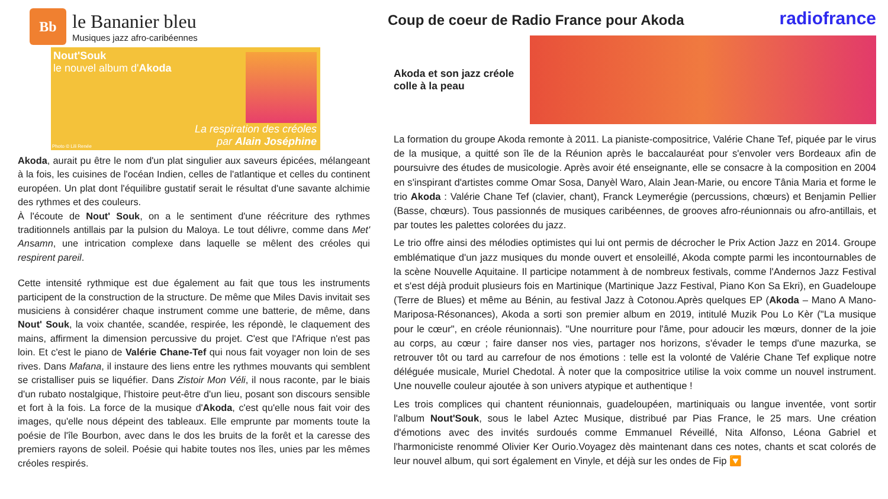Bb
le Bananier bleu
Musiques jazz afro-caribéennes
Nout'Souk
le nouvel album d'Akoda
La respiration des créoles
par Alain Joséphine
Photo © Lili Renée
Akoda, aurait pu être le nom d'un plat singulier aux saveurs épicées, mélangeant à la fois, les cuisines de l'océan Indien, celles de l'atlantique et celles du continent européen. Un plat dont l'équilibre gustatif serait le résultat d'une savante alchimie des rythmes et des couleurs.
À l'écoute de Nout' Souk, on a le sentiment d'une réécriture des rythmes traditionnels antillais par la pulsion du Maloya. Le tout délivre, comme dans Met' Ansamn, une intrication complexe dans laquelle se mêlent des créoles qui respirent pareil.
Cette intensité rythmique est due également au fait que tous les instruments participent de la construction de la structure. De même que Miles Davis invitait ses musiciens à considérer chaque instrument comme une batterie, de même, dans Nout' Souk, la voix chantée, scandée, respirée, les répondè, le claquement des mains, affirment la dimension percussive du projet. C'est que l'Afrique n'est pas loin. Et c'est le piano de Valérie Chane-Tef qui nous fait voyager non loin de ses rives. Dans Mafana, il instaure des liens entre les rythmes mouvants qui semblent se cristalliser puis se liquéfier. Dans Zistoir Mon Véli, il nous raconte, par le biais d'un rubato nostalgique, l'histoire peut-être d'un lieu, posant son discours sensible et fort à la fois. La force de la musique d'Akoda, c'est qu'elle nous fait voir des images, qu'elle nous dépeint des tableaux. Elle emprunte par moments toute la poésie de l'île Bourbon, avec dans le dos les bruits de la forêt et la caresse des premiers rayons de soleil. Poésie qui habite toutes nos îles, unies par les mêmes créoles respirés.
Coup de coeur de Radio France pour Akoda
radiofrance
Akoda et son jazz créole colle à la peau
La formation du groupe Akoda remonte à 2011. La pianiste-compositrice, Valérie Chane Tef, piquée par le virus de la musique, a quitté son île de la Réunion après le baccalauréat pour s'envoler vers Bordeaux afin de poursuivre des études de musicologie. Après avoir été enseignante, elle se consacre à la composition en 2004 en s'inspirant d'artistes comme Omar Sosa, Danyèl Waro, Alain Jean-Marie, ou encore Tânia Maria et forme le trio Akoda : Valérie Chane Tef (clavier, chant), Franck Leymerégie (percussions, chœurs) et Benjamin Pellier (Basse, chœurs). Tous passionnés de musiques caribéennes, de grooves afro-réunionnais ou afro-antillais, et par toutes les palettes colorées du jazz.
Le trio offre ainsi des mélodies optimistes qui lui ont permis de décrocher le Prix Action Jazz en 2014. Groupe emblématique d'un jazz musiques du monde ouvert et ensoleillé, Akoda compte parmi les incontournables de la scène Nouvelle Aquitaine. Il participe notamment à de nombreux festivals, comme l'Andernos Jazz Festival et s'est déjà produit plusieurs fois en Martinique (Martinique Jazz Festival, Piano Kon Sa Ekri), en Guadeloupe (Terre de Blues) et même au Bénin, au festival Jazz à Cotonou.Après quelques EP (Akoda – Mano A Mano-Mariposa-Résonances), Akoda a sorti son premier album en 2019, intitulé Muzik Pou Lo Kèr ("La musique pour le cœur", en créole réunionnais). "Une nourriture pour l'âme, pour adoucir les mœurs, donner de la joie au corps, au cœur ; faire danser nos vies, partager nos horizons, s'évader le temps d'une mazurka, se retrouver tôt ou tard au carrefour de nos émotions : telle est la volonté de Valérie Chane Tef explique notre déléguée musicale, Muriel Chedotal. À noter que la compositrice utilise la voix comme un nouvel instrument. Une nouvelle couleur ajoutée à son univers atypique et authentique !
Les trois complices qui chantent réunionnais, guadeloupéen, martiniquais ou langue inventée, vont sortir l'album Nout'Souk, sous le label Aztec Musique, distribué par Pias France, le 25 mars. Une création d'émotions avec des invités surdoués comme Emmanuel Réveillé, Nita Alfonso, Léona Gabriel et l'harmoniciste renommé Olivier Ker Ourio.Voyagez dès maintenant dans ces notes, chants et scat colorés de leur nouvel album, qui sort également en Vinyle, et déjà sur les ondes de Fip 🔽